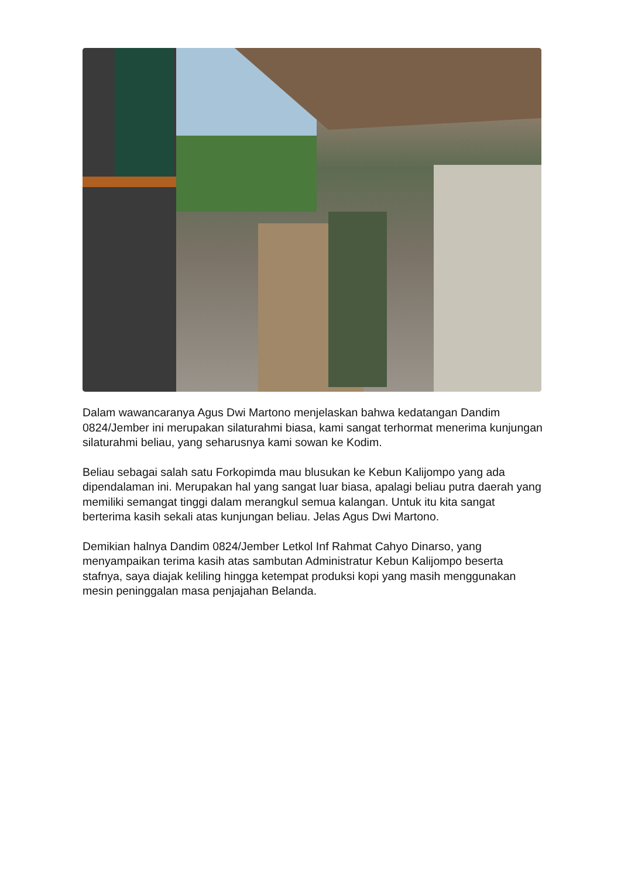Dalam wawancaranya Agus Dwi Martono menjelaskan bahwa kedatangan Dandim 0824/Jember ini merupakan silaturahmi biasa, kami sangat terhormat menerima kunjungan silaturahmi beliau, yang seharusnya kami sowan ke Kodim.
Beliau sebagai salah satu Forkopimda mau blusukan ke Kebun Kalijompo yang ada dipendalaman ini. Merupakan hal yang sangat luar biasa, apalagi beliau putra daerah yang memiliki semangat tinggi dalam merangkul semua kalangan. Untuk itu kita sangat berterima kasih sekali atas kunjungan beliau. Jelas Agus Dwi Martono.
Demikian halnya Dandim 0824/Jember Letkol Inf Rahmat Cahyo Dinarso, yang menyampaikan terima kasih atas sambutan Administratur Kebun Kalijompo beserta stafnya, saya diajak keliling hingga ketempat produksi kopi yang masih menggunakan mesin peninggalan masa penjajahan Belanda.